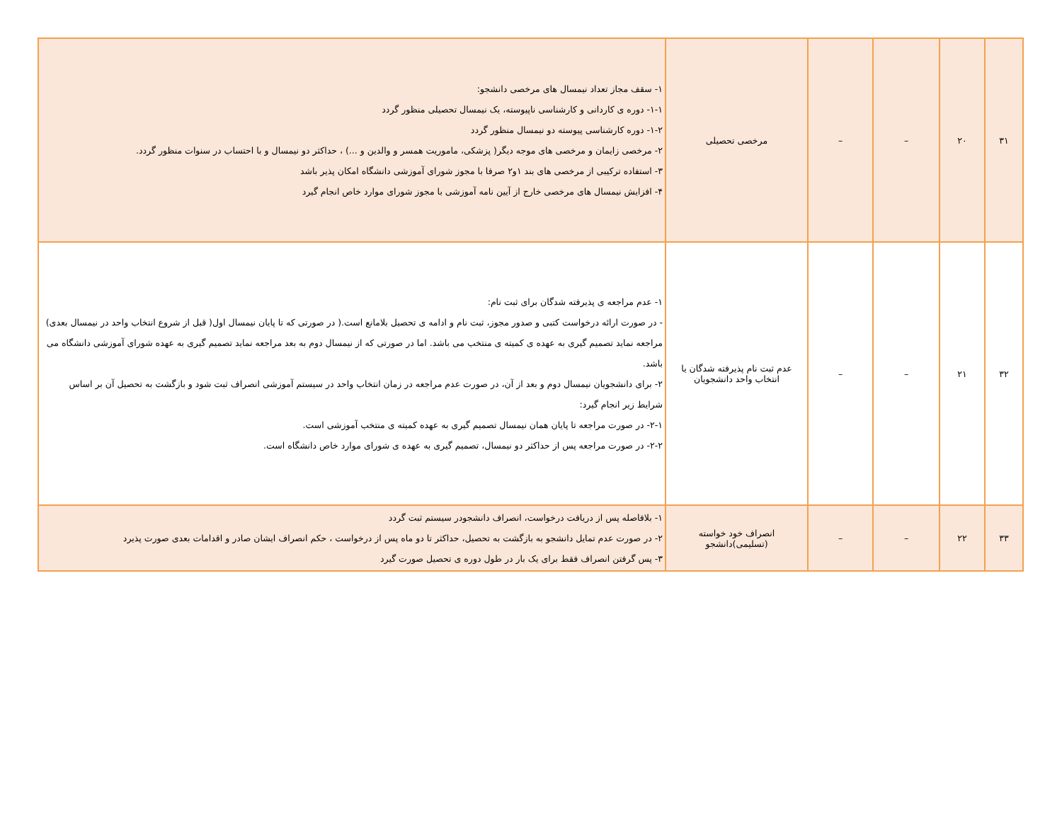| ۳۱ | ۲۰ | – | – | مرخصی تحصیلی | ۱- سقف مجاز تعداد نیمسال های مرخصی دانشجو: ۱-۱- دوره ی کاردانی و کارشناسی ناپیوسته، یک نیمسال تحصیلی منظور گردد ۱-۲- دوره کارشناسی پیوسته دو نیمسال منظور گردد ۲- مرخصی زایمان و مرخصی های موجه دیگر( پزشکی، ماموریت همسر و والدین و ...) ، حداکثر دو نیمسال و با احتساب در سنوات منظور گردد. ۳- استفاده ترکیبی از مرخصی های بند ۱و۲ صرفا با مجوز شورای آموزشی دانشگاه امکان پذیر باشد ۴- افزایش نیمسال های مرخصی خارج از آیین نامه آموزشی با مجوز شورای موارد خاص انجام گیرد |
| ۳۲ | ۲۱ | – | – | عدم ثبت نام پذیرفته شدگان یا انتخاب واحد دانشجویان | ۱- عدم مراجعه ی پذیرفته شدگان برای ثبت نام: - در صورت ارائه درخواست کتبی و صدور مجوز، ثبت نام و ادامه ی تحصیل بلامانع است.( در صورتی که تا پایان نیمسال اول( قبل از شروع انتخاب واحد در نیمسال بعدی) مراجعه نماید تصمیم گیری به عهده ی کمیته ی منتخب می باشد. اما در صورتی که از نیمسال دوم به بعد مراجعه نماید تصمیم گیری به عهده شورای آموزشی دانشگاه می باشد. ۲- برای دانشجویان نیمسال دوم و بعد از آن، در صورت عدم مراجعه در زمان انتخاب واحد در سیستم آموزشی انصراف ثبت شود و بازگشت به تحصیل آن بر اساس شرایط زیر انجام گیرد: ۲-۱- در صورت مراجعه تا پایان همان نیمسال تصمیم گیری به عهده کمیته ی منتخب آموزشی است. ۲-۲- در صورت مراجعه پس از حداکثر دو نیمسال، تصمیم گیری به عهده ی شورای موارد خاص دانشگاه است. |
| ۳۳ | ۲۲ | – | – | انصراف خود خواسته (تسلیمی)دانشجو | ۱- بلافاصله پس از دریافت درخواست، انصراف دانشجودر سیستم ثبت گردد ۲- در صورت عدم تمایل دانشجو به بازگشت به تحصیل، حداکثر تا دو ماه پس از درخواست ، حکم انصراف ایشان صادر و اقدامات بعدی صورت پذیرد ۳- پس گرفتن انصراف فقط برای یک بار در طول دوره ی تحصیل صورت گیرد |